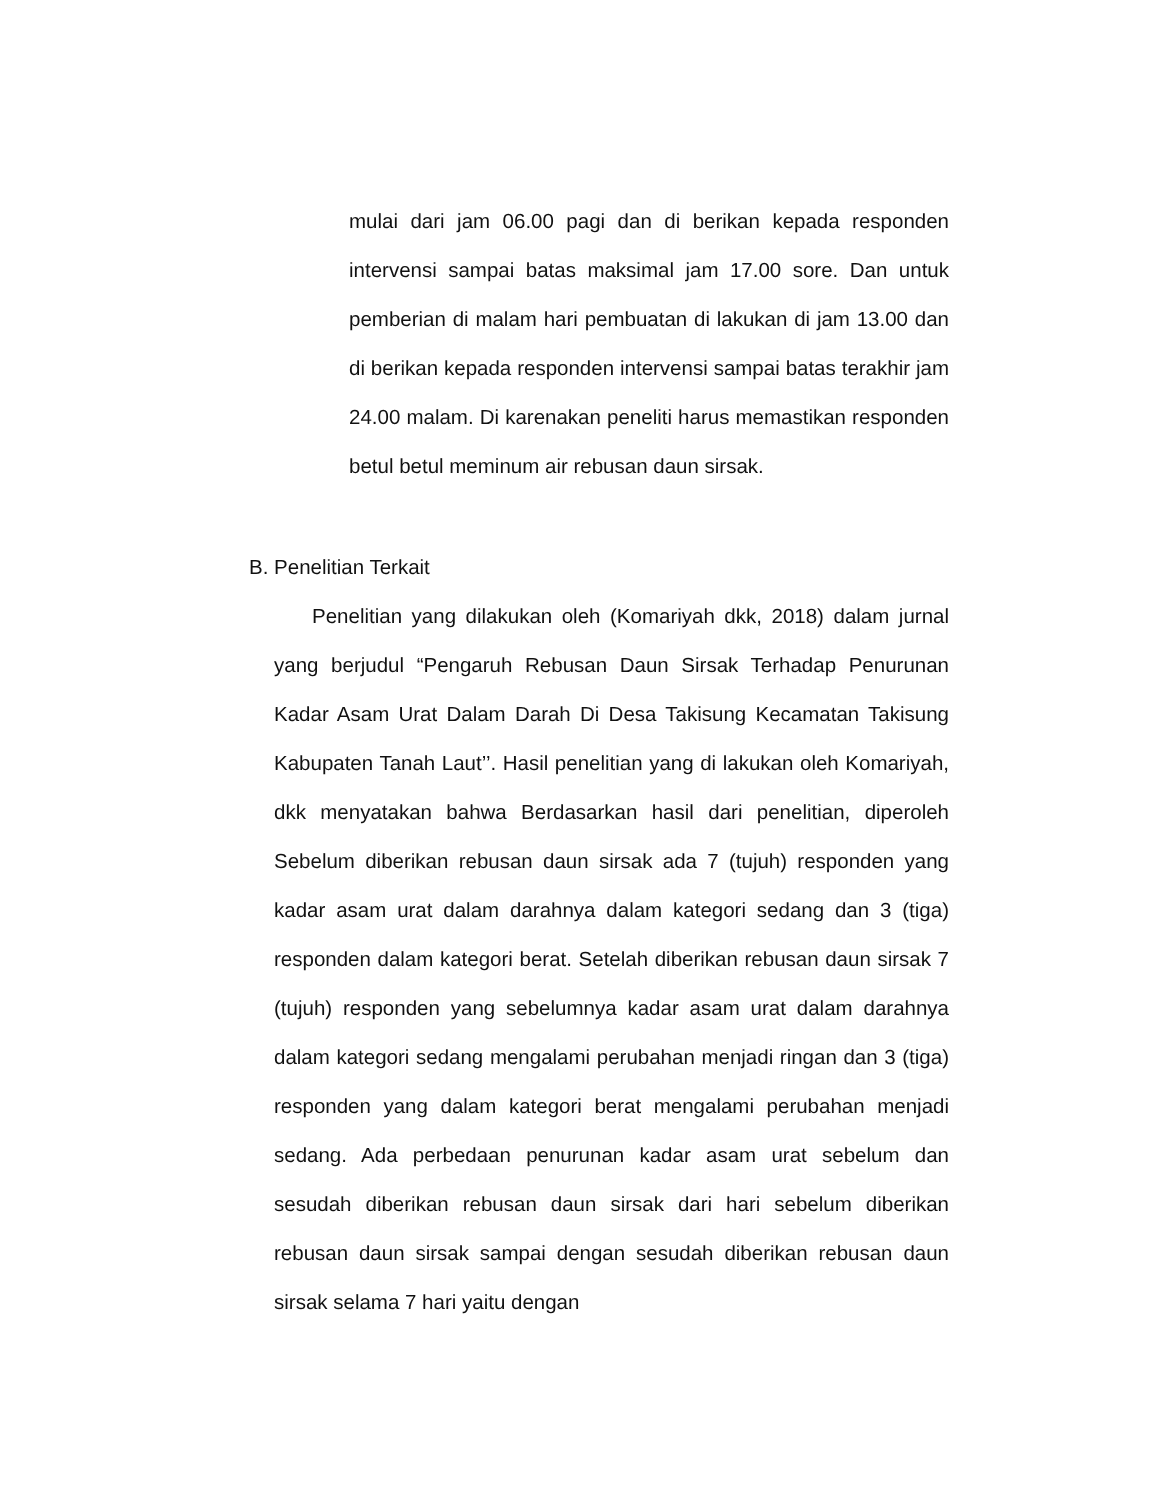mulai dari jam 06.00 pagi dan di berikan kepada responden intervensi sampai batas maksimal jam 17.00 sore. Dan untuk pemberian di malam hari pembuatan di lakukan di jam 13.00 dan di berikan kepada responden intervensi sampai batas terakhir jam 24.00 malam. Di karenakan peneliti harus memastikan responden betul betul meminum air rebusan daun sirsak.
B. Penelitian Terkait
Penelitian yang dilakukan oleh (Komariyah dkk, 2018) dalam jurnal yang berjudul “Pengaruh Rebusan Daun Sirsak Terhadap Penurunan Kadar Asam Urat Dalam Darah Di Desa Takisung Kecamatan Takisung Kabupaten Tanah Laut’’. Hasil penelitian yang di lakukan oleh Komariyah, dkk menyatakan bahwa Berdasarkan hasil dari penelitian, diperoleh Sebelum diberikan rebusan daun sirsak ada 7 (tujuh) responden yang kadar asam urat dalam darahnya dalam kategori sedang dan 3 (tiga) responden dalam kategori berat. Setelah diberikan rebusan daun sirsak 7 (tujuh) responden yang sebelumnya kadar asam urat dalam darahnya dalam kategori sedang mengalami perubahan menjadi ringan dan 3 (tiga) responden yang dalam kategori berat mengalami perubahan menjadi sedang. Ada perbedaan penurunan kadar asam urat sebelum dan sesudah diberikan rebusan daun sirsak dari hari sebelum diberikan rebusan daun sirsak sampai dengan sesudah diberikan rebusan daun sirsak selama 7 hari yaitu dengan